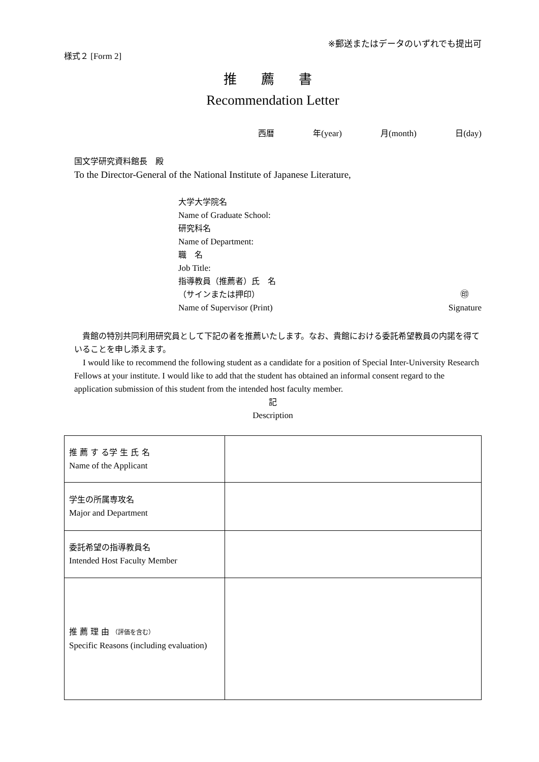※郵送またはデータのいずれでも提出可
様式２ [Form 2]
推 薦 書
Recommendation Letter
西暦 年(year) 月(month) 日(day)
国文学研究資料館長　殿
To the Director-General of the National Institute of Japanese Literature,
大学大学院名
Name of Graduate School:
研究科名
Name of Department:
職　名
Job Title:
指導教員（推薦者）氏　名
（サインまたは押印） ㊞
Name of Supervisor (Print) Signature
　貴館の特別共同利用研究員として下記の者を推薦いたします。なお、貴館における委託希望教員の内諾を得ていることを申し添えます。
　I would like to recommend the following student as a candidate for a position of Special Inter-University Research Fellows at your institute. I would like to add that the student has obtained an informal consent regard to the application submission of this student from the intended host faculty member.
記
Description
| 推 薦 す る学 生 氏 名 Name of the Applicant | |
| 学生の所属専攻名 Major and Department | |
| 委託希望の指導教員名 Intended Host Faculty Member | |
| 推 薦 理 由 （評価を含む） Specific Reasons (including evaluation) | |